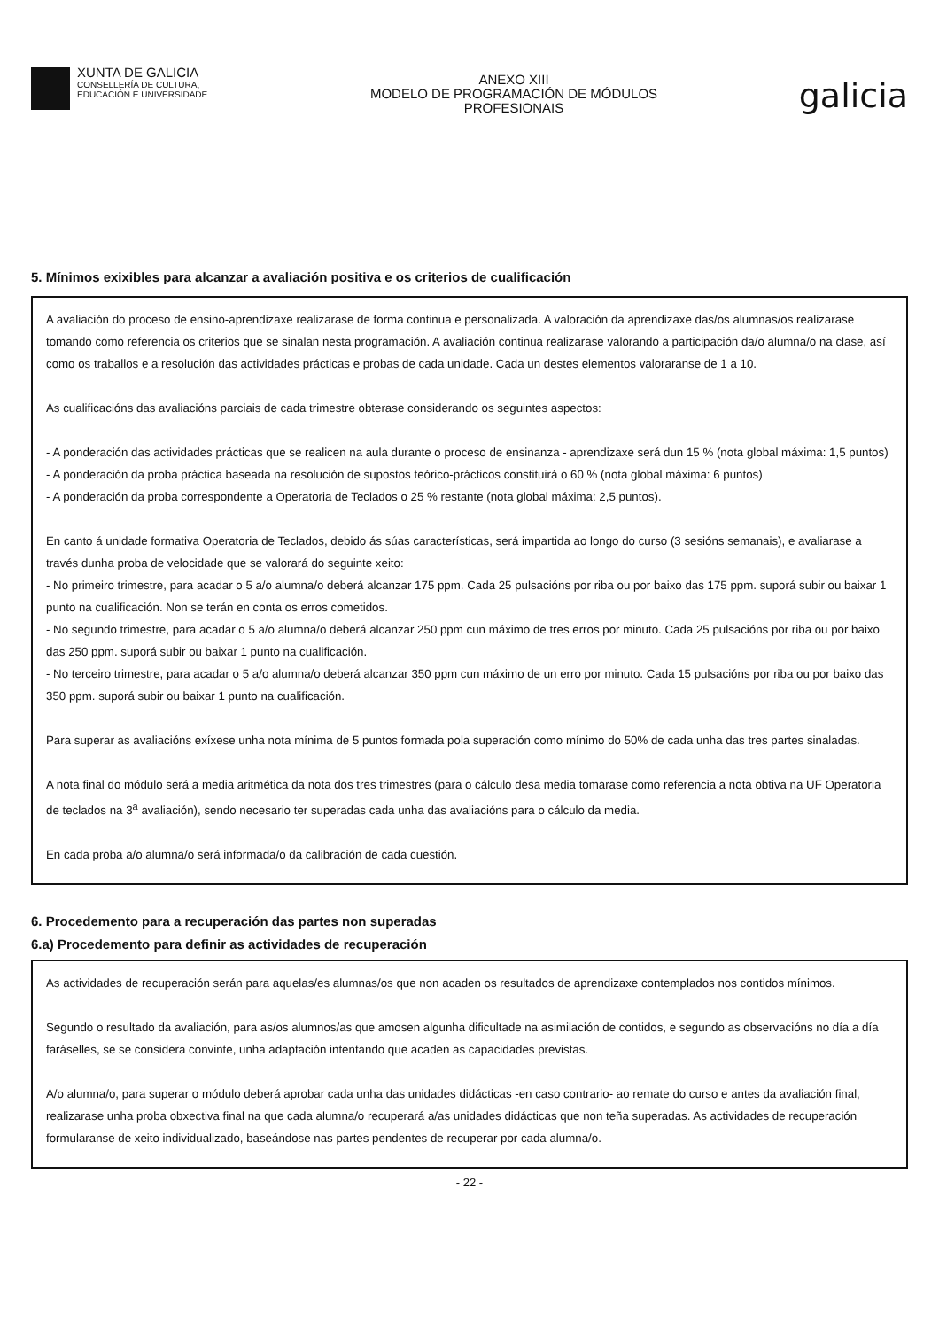XUNTA DE GALICIA
CONSELLERÍA DE CULTURA,
EDUCACIÓN E UNIVERSIDADE
ANEXO XIII
MODELO DE PROGRAMACIÓN DE MÓDULOS
PROFESIONAIS
galicia
5. Mínimos exixibles para alcanzar a avaliación positiva e os criterios de cualificación
A avaliación do proceso de ensino-aprendizaxe realizarase de forma continua e personalizada. A valoración da aprendizaxe das/os alumnas/os realizarase tomando como referencia os criterios que se sinalan nesta programación. A avaliación continua realizarase valorando a participación da/o alumna/o na clase, así como os traballos e a resolución das actividades prácticas e probas de cada unidade. Cada un destes elementos valoraranse de 1 a 10.
As cualificacións das avaliacións parciais de cada trimestre obterase considerando os seguintes aspectos:
- A ponderación das actividades prácticas que se realicen na aula durante o proceso de ensinanza - aprendizaxe será dun 15 % (nota global máxima: 1,5 puntos)
- A ponderación da proba práctica baseada na resolución de supostos teórico-prácticos constituirá o 60 % (nota global máxima: 6 puntos)
- A ponderación da proba correspondente a Operatoria de Teclados o 25 % restante (nota global máxima: 2,5 puntos).
En canto á unidade formativa Operatoria de Teclados, debido ás súas características, será impartida ao longo do curso (3 sesións semanais), e avaliarase a través dunha proba de velocidade que se valorará do seguinte xeito:
- No primeiro trimestre, para acadar o 5 a/o alumna/o deberá alcanzar 175 ppm. Cada 25 pulsacións por riba ou por baixo das 175 ppm. suporá subir ou baixar 1 punto na cualificación. Non se terán en conta os erros cometidos.
- No segundo trimestre, para acadar o 5 a/o alumna/o deberá alcanzar 250 ppm cun máximo de tres erros por minuto. Cada 25 pulsacións por riba ou por baixo das 250 ppm. suporá subir ou baixar 1 punto na cualificación.
- No terceiro trimestre, para acadar o 5 a/o alumna/o deberá alcanzar 350 ppm cun máximo de un erro por minuto. Cada 15 pulsacións por riba ou por baixo das 350 ppm. suporá subir ou baixar 1 punto na cualificación.
Para superar as avaliacións exíxese unha nota mínima de 5 puntos formada pola superación como mínimo do 50% de cada unha das tres partes sinaladas.
A nota final do módulo será a media aritmética da nota dos tres trimestres (para o cálculo desa media tomarase como referencia a nota obtiva na UF Operatoria de teclados na 3<sup>a</sup> avaliación), sendo necesario ter superadas cada unha das avaliacións para o cálculo da media.
En cada proba a/o alumna/o será informada/o da calibración de cada cuestión.
6. Procedemento para a recuperación das partes non superadas
6.a) Procedemento para definir as actividades de recuperación
As actividades de recuperación serán para aquelas/es alumnas/os que non acaden os resultados de aprendizaxe contemplados nos contidos mínimos.
Segundo o resultado da avaliación, para as/os alumnos/as que amosen algunha dificultade na asimilación de contidos, e segundo as observacións no día a día faráselles, se se considera convinte, unha adaptación intentando que acaden as capacidades previstas.
A/o alumna/o, para superar o módulo deberá aprobar cada unha das unidades didácticas -en caso contrario- ao remate do curso e antes da avaliación final, realizarase unha proba obxectiva final na que cada alumna/o recuperará a/as unidades didácticas que non teña superadas. As actividades de recuperación formularanse de xeito individualizado, baseándose nas partes pendentes de recuperar por cada alumna/o.
- 22 -